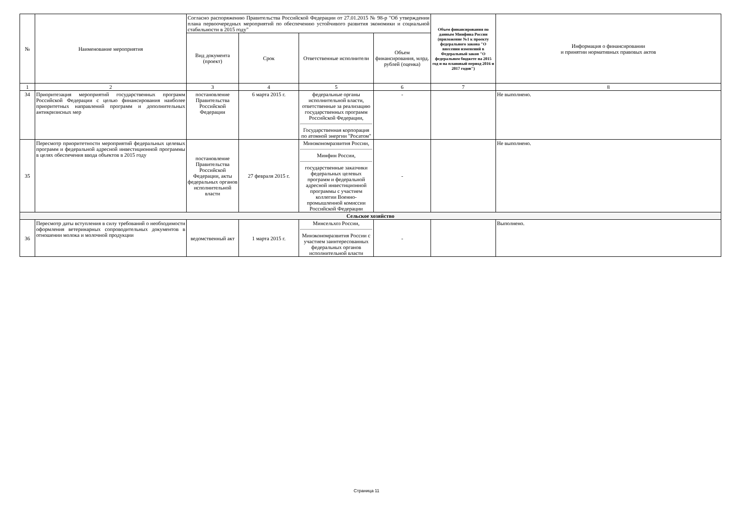| № | Наименование мероприятия | Согласно распоряжению Правительства Российской Федерации от 27.01.2015 № 98-р "Об утверждении плана первоочередных мероприятий по обеспечению устойчивого развития экономики и социальной стабильности в 2015 году" | | | | Объем финансирования по данным Минфина России (приложение №1 к проекту федерального закона "О внесении изменений в Федеральный закон "О федеральном бюджете на 2015 год и на плановый период 2016 и 2017 годов") | Информация о финансировании и принятии нормативных правовых актов |
| --- | --- | --- | --- | --- | --- | --- | --- |
| | | Вид документа (проект) | Срок | Ответственные исполнители | Объем финансирования, млрд. рублей (оценка) | | |
| 1 | 2 | 3 | 4 | 5 | 6 | 7 | 8 |
| 34 | Приоритезация мероприятий государственных программ Российской Федерации с целью финансирования наиболее приоритетных направлений программ и дополнительных антикризисных мер | постановление Правительства Российской Федерации | 6 марта 2015 г. | федеральные органы исполнительной власти, ответственные за реализацию государственных программ Российской Федерации, Государственная корпорация по атомной энергии "Росатом" | - | | Не выполнено. |
| 35 | Пересмотр приоритетности мероприятий федеральных целевых программ и федеральной адресной инвестиционной программы в целях обеспечения ввода объектов в 2015 году | постановление Правительства Российской Федерации, акты федеральных органов исполнительной власти | 27 февраля 2015 г. | Минэкономразвития России, Минфин России, государственные заказчики федеральных целевых программ и федеральной адресной инвестиционной программы с участием коллегии Военно-промышленной комиссии Российской Федерации | - | | Не выполнено. |
| Сельское хозяйство | | | | | | | |
| 36 | Пересмотр даты вступления в силу требований о необходимости оформления ветеринарных сопроводительных документов в отношении молока и молочной продукции | ведомственный акт | 1 марта 2015 г. | Минсельхоз России, Минэкономразвития России с участием заинтересованных федеральных органов исполнительной власти | - | | Выполнено. |
Страница 11